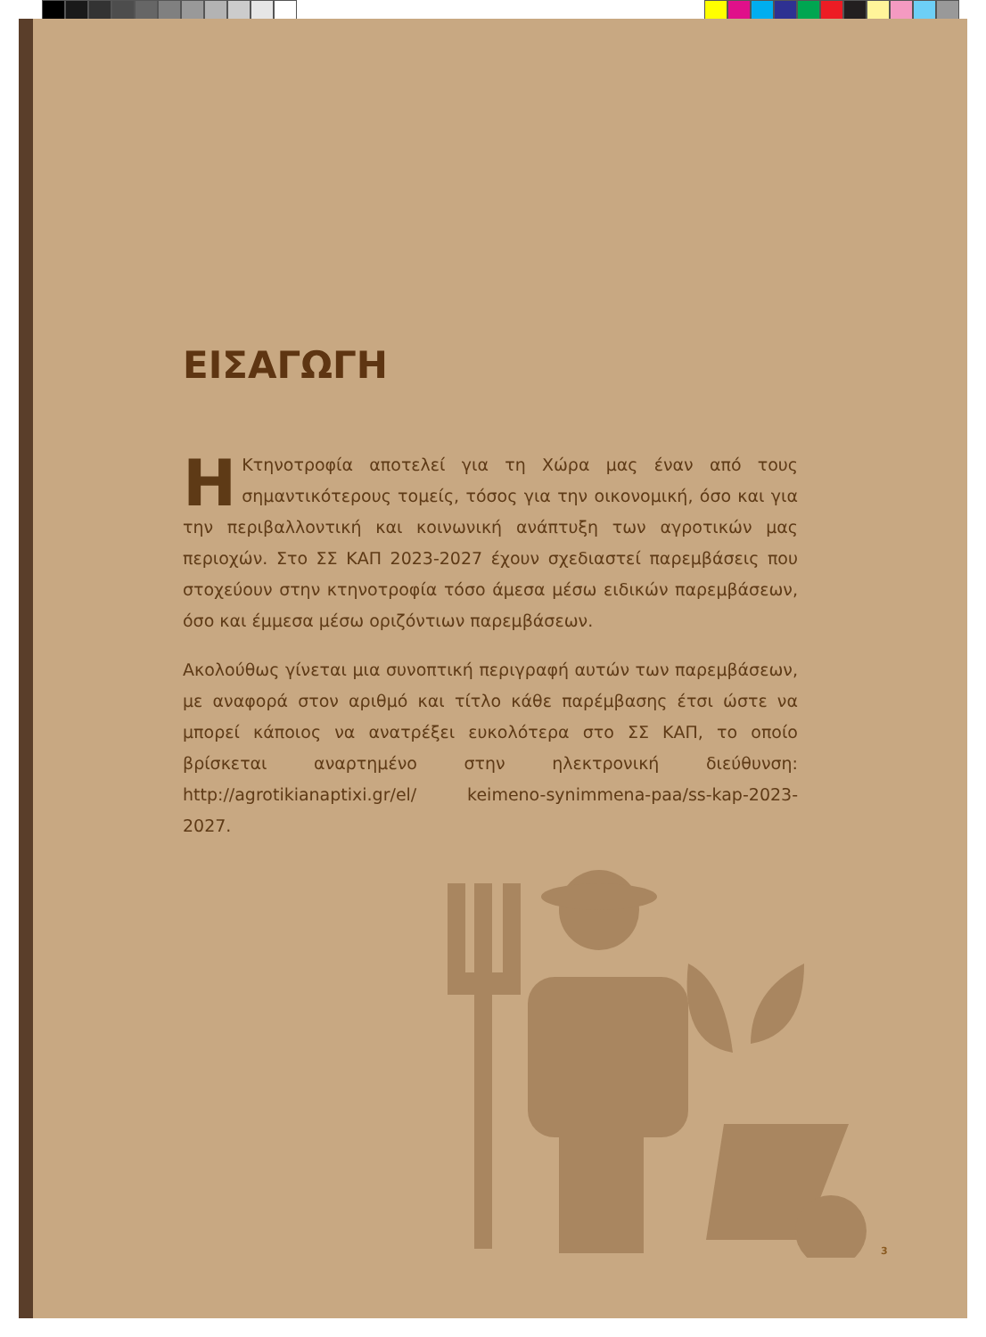ΕΙΣΑΓΩΓΗ
ΗΚτηνοτροφία αποτελεί για τη Χώρα μας έναν από τους σημαντικότερους τομείς, τόσος για την οικονομική, όσο και για την περιβαλλοντική και κοινωνική ανάπτυξη των αγροτικών μας περιοχών. Στο ΣΣ ΚΑΠ 2023-2027 έχουν σχεδιαστεί παρεμβάσεις που στοχεύουν στην κτηνοτροφία τόσο άμεσα μέσω ειδικών παρεμβάσεων, όσο και έμμεσα μέσω οριζόντιων παρεμβάσεων.
Ακολούθως γίνεται μια συνοπτική περιγραφή αυτών των παρεμβάσεων, με αναφορά στον αριθμό και τίτλο κάθε παρέμβασης έτσι ώστε να μπορεί κάποιος να ανατρέξει ευκολότερα στο ΣΣ ΚΑΠ, το οποίο βρίσκεται αναρτημένο στην ηλεκτρονική διεύθυνση: http://agrotikianaptixi.gr/el/ keimeno-synimmena-paa/ss-kap-2023-2027.
3